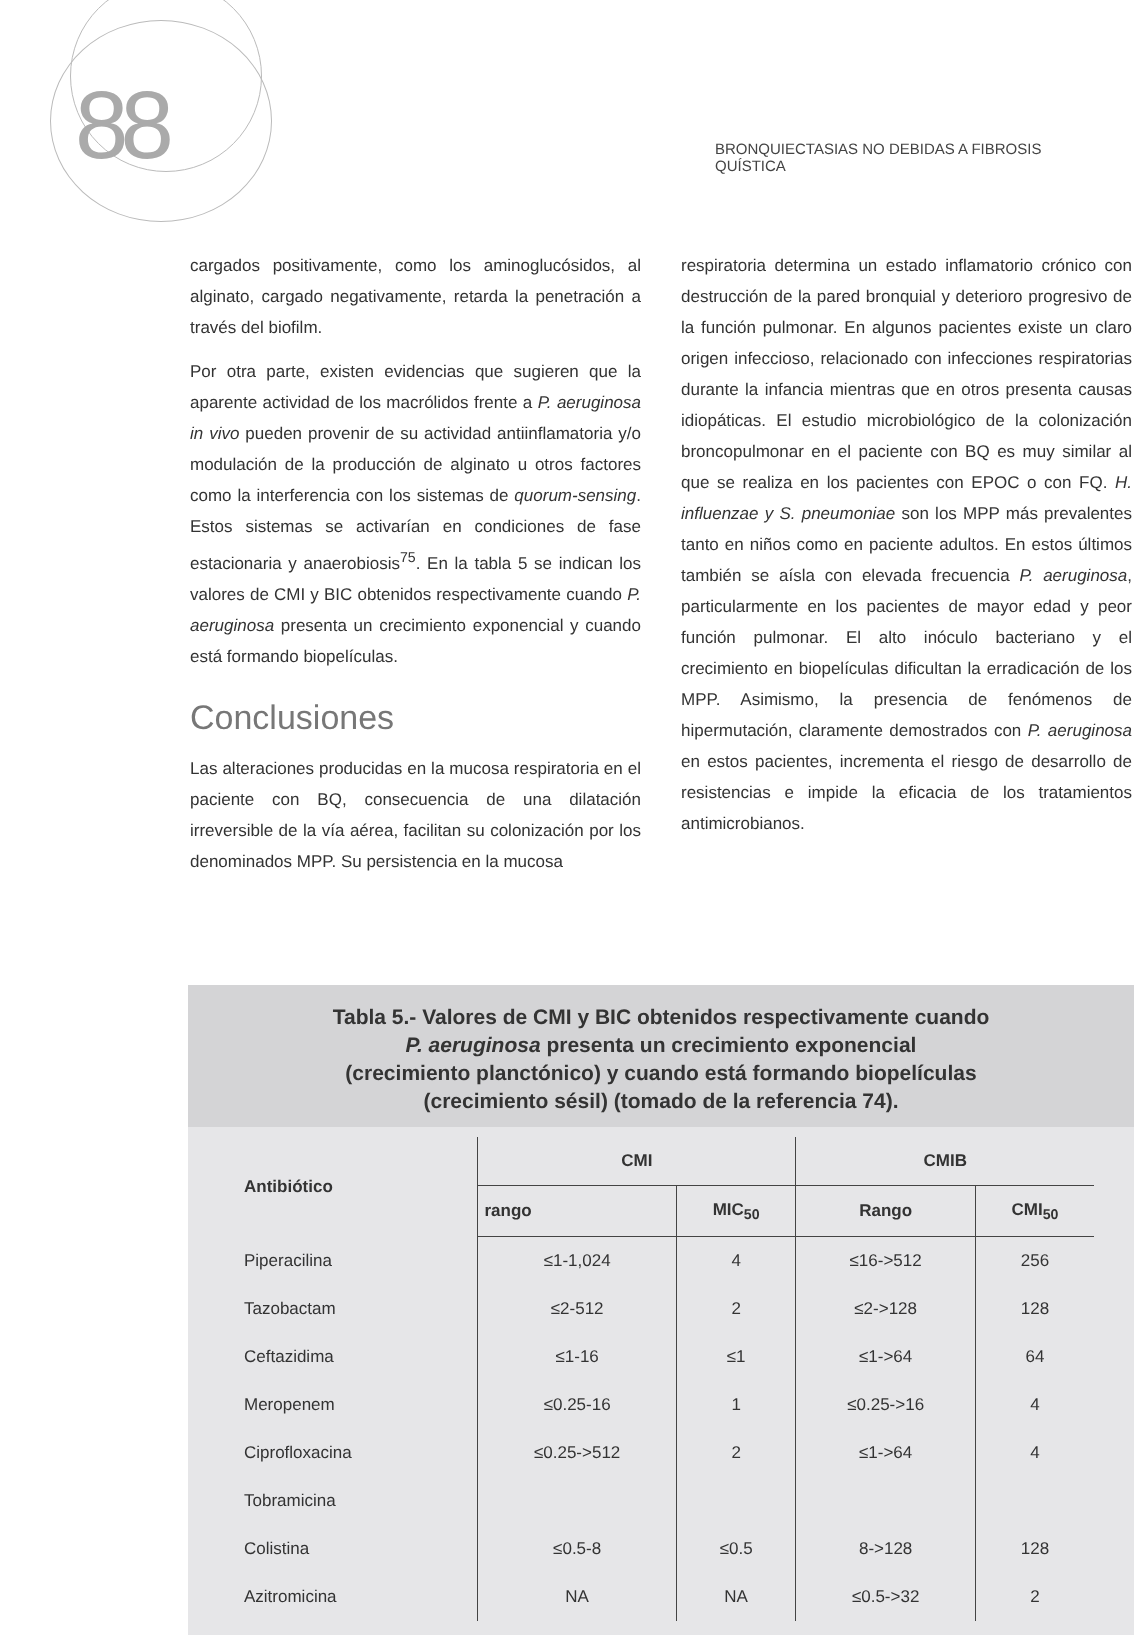88
BRONQUIECTASIAS NO DEBIDAS A FIBROSIS QUÍSTICA
cargados positivamente, como los aminoglucósidos, al alginato, cargado negativamente, retarda la penetración a través del biofilm.
Por otra parte, existen evidencias que sugieren que la aparente actividad de los macrólidos frente a P. aeruginosa in vivo pueden provenir de su actividad antiinflamatoria y/o modulación de la producción de alginato u otros factores como la interferencia con los sistemas de quorum-sensing. Estos sistemas se activarían en condiciones de fase estacionaria y anaerobiosis<sup>75</sup>. En la tabla 5 se indican los valores de CMI y BIC obtenidos respectivamente cuando P. aeruginosa presenta un crecimiento exponencial y cuando está formando biopelículas.
Conclusiones
Las alteraciones producidas en la mucosa respiratoria en el paciente con BQ, consecuencia de una dilatación irreversible de la vía aérea, facilitan su colonización por los denominados MPP. Su persistencia en la mucosa
respiratoria determina un estado inflamatorio crónico con destrucción de la pared bronquial y deterioro progresivo de la función pulmonar. En algunos pacientes existe un claro origen infeccioso, relacionado con infecciones respiratorias durante la infancia mientras que en otros presenta causas idiopáticas. El estudio microbiológico de la colonización broncopulmonar en el paciente con BQ es muy similar al que se realiza en los pacientes con EPOC o con FQ. H. influenzae y S. pneumoniae son los MPP más prevalentes tanto en niños como en paciente adultos. En estos últimos también se aísla con elevada frecuencia P. aeruginosa, particularmente en los pacientes de mayor edad y peor función pulmonar. El alto inóculo bacteriano y el crecimiento en biopelículas dificultan la erradicación de los MPP. Asimismo, la presencia de fenómenos de hipermutación, claramente demostrados con P. aeruginosa en estos pacientes, incrementa el riesgo de desarrollo de resistencias e impide la eficacia de los tratamientos antimicrobianos.
Tabla 5.- Valores de CMI y BIC obtenidos respectivamente cuando
P. aeruginosa presenta un crecimiento exponencial
(crecimiento planctónico) y cuando está formando biopelículas
(crecimiento sésil) (tomado de la referencia 74).
| Antibiótico | CMI | | CMIB | |
| --- | --- | --- | --- | --- |
| | rango | MIC<sub>50</sub> | Rango | CMI<sub>50</sub> |
| Piperacilina | ≤1-1,024 | 4 | ≤16->512 | 256 |
| Tazobactam | ≤2-512 | 2 | ≤2->128 | 128 |
| Ceftazidima | ≤1-16 | ≤1 | ≤1->64 | 64 |
| Meropenem | ≤0.25-16 | 1 | ≤0.25->16 | 4 |
| Ciprofloxacina | ≤0.25->512 | 2 | ≤1->64 | 4 |
| Tobramicina | | | | |
| Colistina | ≤0.5-8 | ≤0.5 | 8->128 | 128 |
| Azitromicina | NA | NA | ≤0.5->32 | 2 |